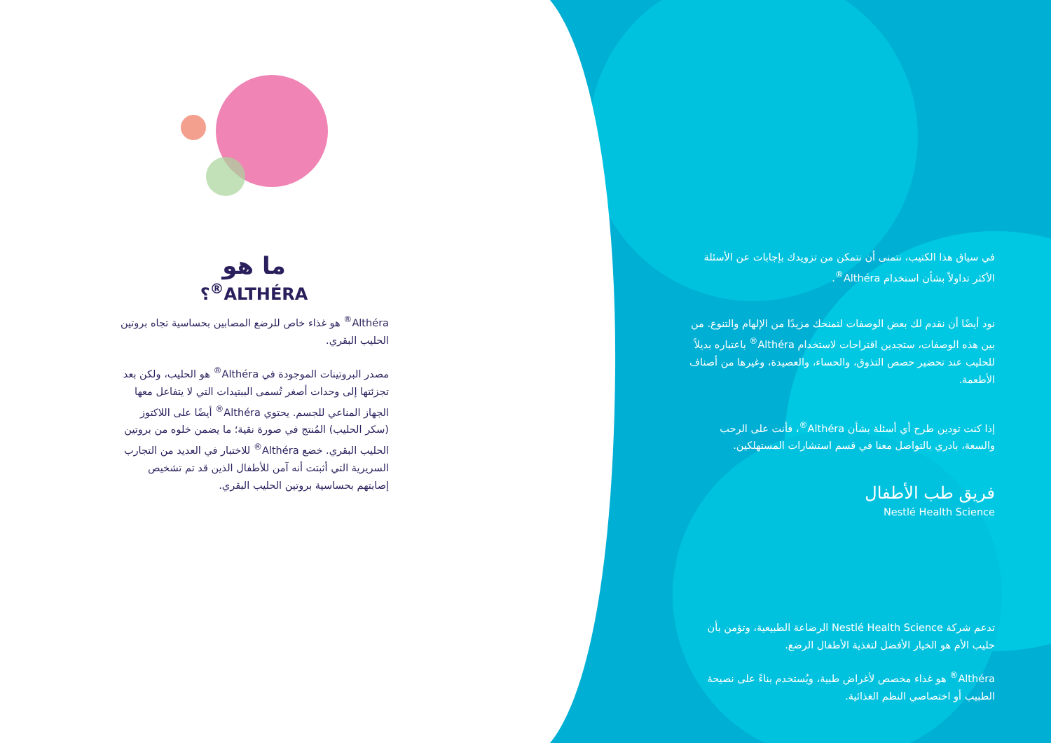ما هو
ALTHÉRA<sup>®</sup>؟
Althéra<sup>®</sup> هو غذاء خاص للرضع المصابين بحساسية تجاه بروتين الحليب البقري.
مصدر البروتينات الموجودة في Althéra<sup>®</sup> هو الحليب، ولكن بعد تجزئتها إلى وحدات أصغر تُسمى الببتيدات التي لا يتفاعل معها الجهاز المناعي للجسم. يحتوي Althéra<sup>®</sup> أيضًا على اللاكتوز (سكر الحليب) المُنتج في صورة نقية؛ ما يضمن خلوه من بروتين الحليب البقري. خضع Althéra<sup>®</sup> للاختبار في العديد من التجارب السريرية التي أثبتت أنه آمن للأطفال الذين قد تم تشخيص إصابتهم بحساسية بروتين الحليب البقري.
في سياق هذا الكتيب، نتمنى أن نتمكن من تزويدك بإجابات عن الأسئلة الأكثر تداولاً بشأن استخدام Althéra<sup>®</sup>.
نود أيضًا أن نقدم لك بعض الوصفات لتمنحك مزيدًا من الإلهام والتنوع. من بين هذه الوصفات، ستجدين اقتراحات لاستخدام Althéra<sup>®</sup> باعتباره بديلاً للحليب عند تحضير حصص التذوق، والحساء، والعصيدة، وغيرها من أصناف الأطعمة.
إذا كنت تودين طرح أي أسئلة بشأن Althéra<sup>®</sup>، فأنت على الرحب والسعة، بادري بالتواصل معنا في قسم استشارات المستهلكين.
فريق طب الأطفال
Nestlé Health Science
تدعم شركة Nestlé Health Science الرضاعة الطبيعية، وتؤمن بأن حليب الأم هو الخيار الأفضل لتغذية الأطفال الرضع.
Althéra<sup>®</sup> هو غذاء مخصص لأغراض طبية، ويُستخدم بناءً على نصيحة الطبيب أو اختصاصي النظم الغذائية.